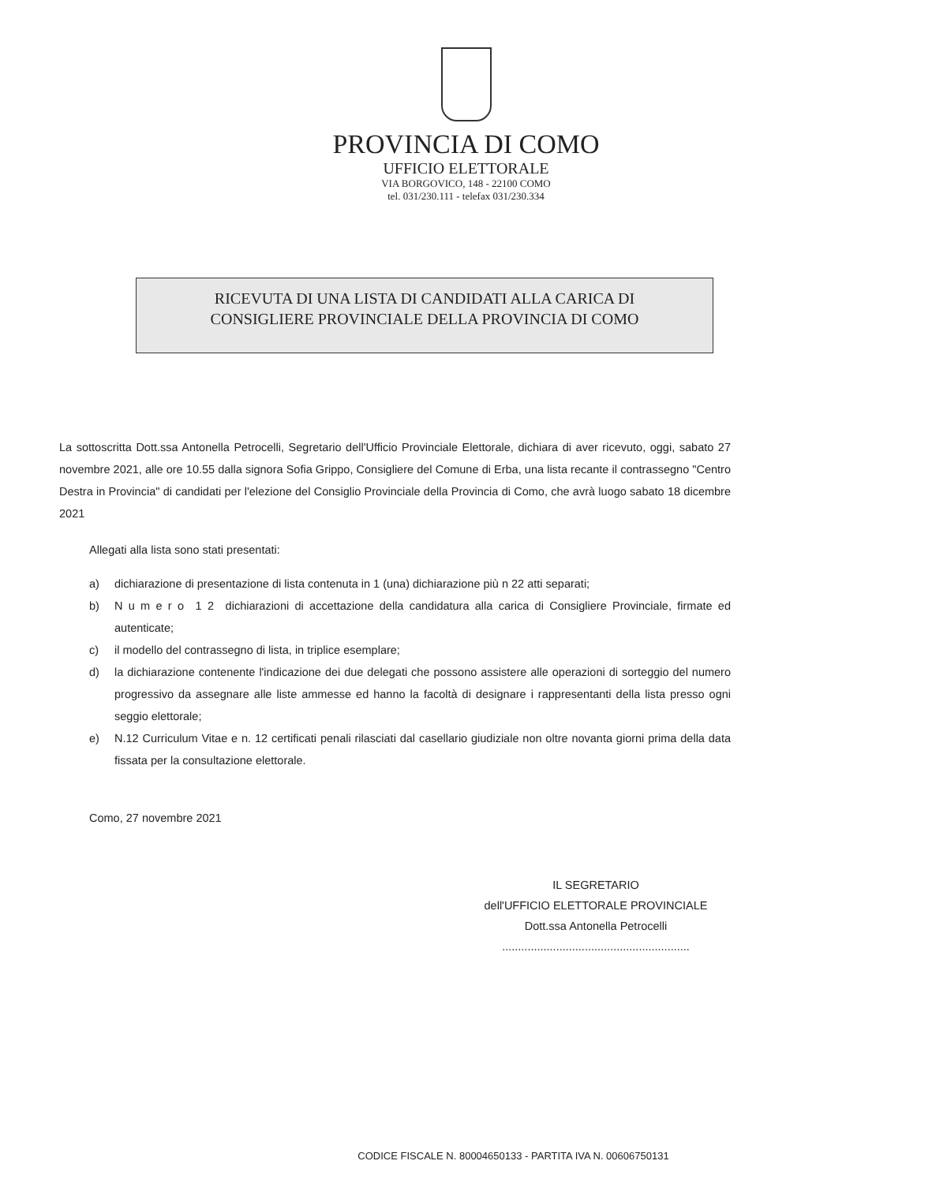PROVINCIA DI COMO
UFFICIO ELETTORALE
VIA BORGOVICO, 148 - 22100 COMO
tel. 031/230.111 - telefax 031/230.334
RICEVUTA DI UNA LISTA DI CANDIDATI ALLA CARICA DI
CONSIGLIERE PROVINCIALE DELLA PROVINCIA DI COMO
La sottoscritta Dott.ssa Antonella Petrocelli, Segretario dell'Ufficio Provinciale Elettorale, dichiara di aver ricevuto, oggi, sabato 27 novembre 2021, alle ore 10.55 dalla signora Sofia Grippo, Consigliere del Comune di Erba, una lista recante il contrassegno "Centro Destra in Provincia" di candidati per l'elezione del Consiglio Provinciale della Provincia di Como, che avrà luogo sabato 18 dicembre 2021
Allegati alla lista sono stati presentati:
a) dichiarazione di presentazione di lista contenuta in 1 (una) dichiarazione più n 22 atti separati;
b) N u m e r o 1 2 dichiarazioni di accettazione della candidatura alla carica di Consigliere Provinciale, firmate ed autenticate;
c) il modello del contrassegno di lista, in triplice esemplare;
d) la dichiarazione contenente l'indicazione dei due delegati che possono assistere alle operazioni di sorteggio del numero progressivo da assegnare alle liste ammesse ed hanno la facoltà di designare i rappresentanti della lista presso ogni seggio elettorale;
e) N.12 Curriculum Vitae e n. 12 certificati penali rilasciati dal casellario giudiziale non oltre novanta giorni prima della data fissata per la consultazione elettorale.
Como, 27 novembre 2021
IL SEGRETARIO
dell'UFFICIO ELETTORALE PROVINCIALE
Dott.ssa Antonella Petrocelli
...........................................................
CODICE FISCALE N. 80004650133 - PARTITA IVA N. 00606750131